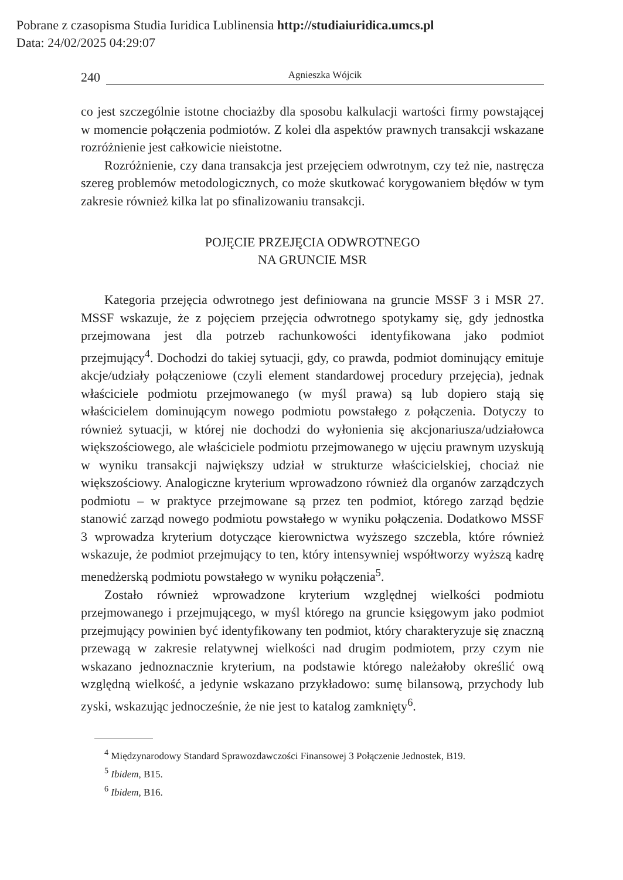Pobrane z czasopisma Studia Iuridica Lublinensia http://studiaiuridica.umcs.pl
Data: 24/02/2025 04:29:07
240 Agnieszka Wójcik
co jest szczególnie istotne chociażby dla sposobu kalkulacji wartości firmy powstającej w momencie połączenia podmiotów. Z kolei dla aspektów prawnych transakcji wskazane rozróżnienie jest całkowicie nieistotne.
Rozróżnienie, czy dana transakcja jest przejęciem odwrotnym, czy też nie, nastręcza szereg problemów metodologicznych, co może skutkować korygowaniem błędów w tym zakresie również kilka lat po sfinalizowaniu transakcji.
POJĘCIE PRZEJĘCIA ODWROTNEGO
NA GRUNCIE MSR
Kategoria przejęcia odwrotnego jest definiowana na gruncie MSSF 3 i MSR 27. MSSF wskazuje, że z pojęciem przejęcia odwrotnego spotykamy się, gdy jednostka przejmowana jest dla potrzeb rachunkowości identyfikowana jako podmiot przejmujący<sup>4</sup>. Dochodzi do takiej sytuacji, gdy, co prawda, podmiot dominujący emituje akcje/udziały połączeniowe (czyli element standardowej procedury przejęcia), jednak właściciele podmiotu przejmowanego (w myśl prawa) są lub dopiero stają się właścicielem dominującym nowego podmiotu powstałego z połączenia. Dotyczy to również sytuacji, w której nie dochodzi do wyłonienia się akcjonariusza/udziałowca większościowego, ale właściciele podmiotu przejmowanego w ujęciu prawnym uzyskują w wyniku transakcji największy udział w strukturze właścicielskiej, chociaż nie większościowy. Analogiczne kryterium wprowadzono również dla organów zarządczych podmiotu – w praktyce przejmowane są przez ten podmiot, którego zarząd będzie stanowić zarząd nowego podmiotu powstałego w wyniku połączenia. Dodatkowo MSSF 3 wprowadza kryterium dotyczące kierownictwa wyższego szczebla, które również wskazuje, że podmiot przejmujący to ten, który intensywniej współtworzy wyższą kadrę menedżerską podmiotu powstałego w wyniku połączenia<sup>5</sup>.
Zostało również wprowadzone kryterium względnej wielkości podmiotu przejmowanego i przejmującego, w myśl którego na gruncie księgowym jako podmiot przejmujący powinien być identyfikowany ten podmiot, który charakteryzuje się znaczną przewagą w zakresie relatywnej wielkości nad drugim podmiotem, przy czym nie wskazano jednoznacznie kryterium, na podstawie którego należałoby określić ową względną wielkość, a jedynie wskazano przykładowo: sumę bilansową, przychody lub zyski, wskazując jednocześnie, że nie jest to katalog zamknięty<sup>6</sup>.
<sup>4</sup> Międzynarodowy Standard Sprawozdawczości Finansowej 3 Połączenie Jednostek, B19.
<sup>5</sup> Ibidem, B15.
<sup>6</sup> Ibidem, B16.